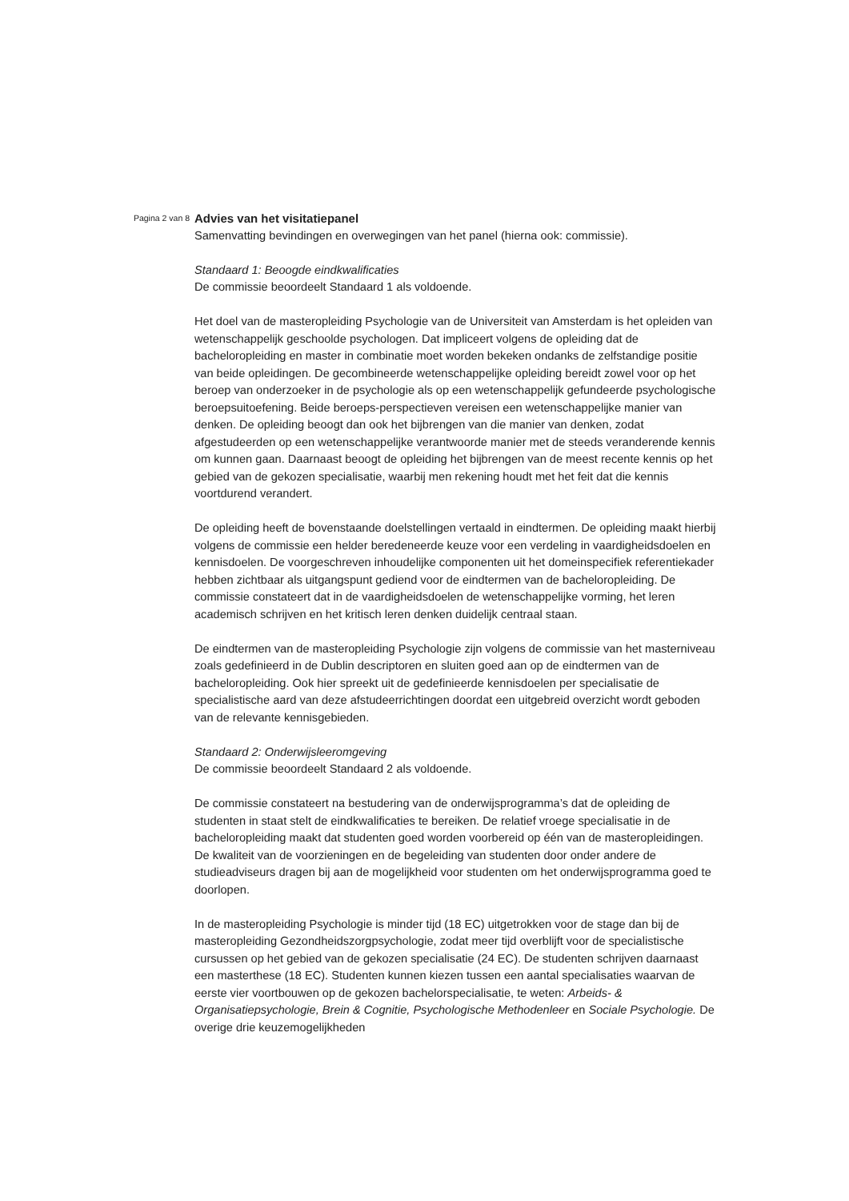Pagina 2 van 8
Advies van het visitatiepanel
Samenvatting bevindingen en overwegingen van het panel (hierna ook: commissie).
Standaard 1: Beoogde eindkwalificaties
De commissie beoordeelt Standaard 1 als voldoende.
Het doel van de masteropleiding Psychologie van de Universiteit van Amsterdam is het opleiden van wetenschappelijk geschoolde psychologen. Dat impliceert volgens de opleiding dat de bacheloropleiding en master in combinatie moet worden bekeken ondanks de zelfstandige positie van beide opleidingen. De gecombineerde wetenschappelijke opleiding bereidt zowel voor op het beroep van onderzoeker in de psychologie als op een wetenschappelijk gefundeerde psychologische beroepsuitoefening. Beide beroeps-perspectieven vereisen een wetenschappelijke manier van denken. De opleiding beoogt dan ook het bijbrengen van die manier van denken, zodat afgestudeerden op een wetenschappelijke verantwoorde manier met de steeds veranderende kennis om kunnen gaan. Daarnaast beoogt de opleiding het bijbrengen van de meest recente kennis op het gebied van de gekozen specialisatie, waarbij men rekening houdt met het feit dat die kennis voortdurend verandert.
De opleiding heeft de bovenstaande doelstellingen vertaald in eindtermen. De opleiding maakt hierbij volgens de commissie een helder beredeneerde keuze voor een verdeling in vaardigheidsdoelen en kennisdoelen. De voorgeschreven inhoudelijke componenten uit het domeinspecifiek referentiekader hebben zichtbaar als uitgangspunt gediend voor de eindtermen van de bacheloropleiding. De commissie constateert dat in de vaardigheidsdoelen de wetenschappelijke vorming, het leren academisch schrijven en het kritisch leren denken duidelijk centraal staan.
De eindtermen van de masteropleiding Psychologie zijn volgens de commissie van het masterniveau zoals gedefinieerd in de Dublin descriptoren en sluiten goed aan op de eindtermen van de bacheloropleiding. Ook hier spreekt uit de gedefinieerde kennisdoelen per specialisatie de specialistische aard van deze afstudeerrichtingen doordat een uitgebreid overzicht wordt geboden van de relevante kennisgebieden.
Standaard 2: Onderwijsleeromgeving
De commissie beoordeelt Standaard 2 als voldoende.
De commissie constateert na bestudering van de onderwijsprogramma’s dat de opleiding de studenten in staat stelt de eindkwalificaties te bereiken. De relatief vroege specialisatie in de bacheloropleiding maakt dat studenten goed worden voorbereid op één van de masteropleidingen. De kwaliteit van de voorzieningen en de begeleiding van studenten door onder andere de studieadviseurs dragen bij aan de mogelijkheid voor studenten om het onderwijsprogramma goed te doorlopen.
In de masteropleiding Psychologie is minder tijd (18 EC) uitgetrokken voor de stage dan bij de masteropleiding Gezondheidszorgpsychologie, zodat meer tijd overblijft voor de specialistische cursussen op het gebied van de gekozen specialisatie (24 EC). De studenten schrijven daarnaast een masterthese (18 EC). Studenten kunnen kiezen tussen een aantal specialisaties waarvan de eerste vier voortbouwen op de gekozen bachelorspecialisatie, te weten: Arbeids- & Organisatiepsychologie, Brein & Cognitie, Psychologische Methodenleer en Sociale Psychologie. De overige drie keuzemogelijkheden